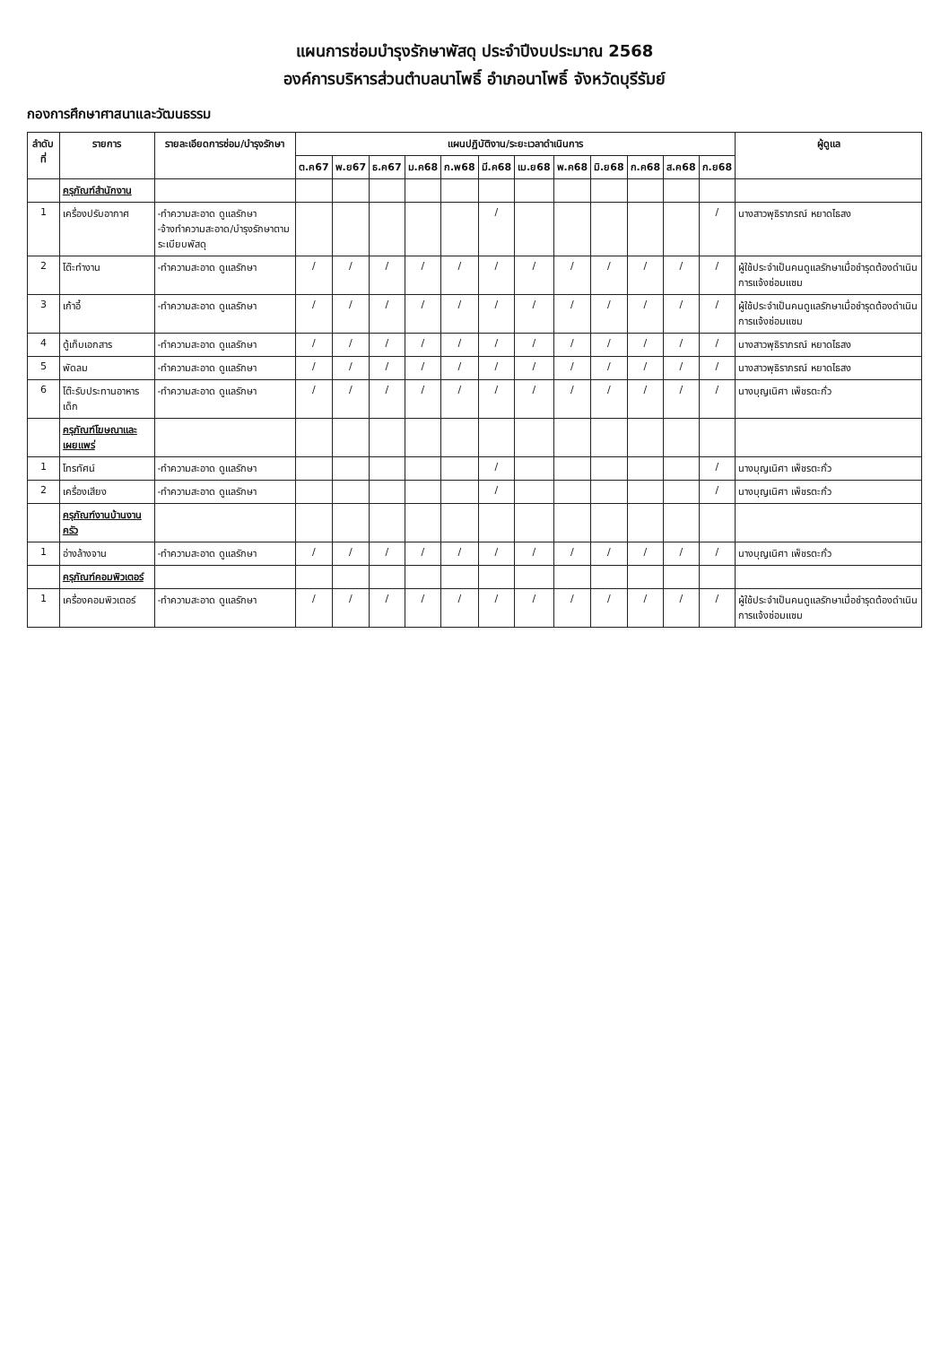แผนการซ่อมบำรุงรักษาพัสดุ ประจำปีงบประมาณ 2568
องค์การบริหารส่วนตำบลนาโพธิ์ อำเภอนาโพธิ์ จังหวัดบุรีรัมย์
กองการศึกษาศาสนาและวัฒนธรรม
| ลำดับที่ | รายการ | รายละเอียดการซ่อม/บำรุงรักษา | แผนปฏิบัติงาน/ระยะเวลาดำเนินการ | | | | | | | | | | | | ผู้ดูแล |
| --- | --- | --- | --- | --- | --- | --- | --- | --- | --- | --- | --- | --- | --- | --- | --- |
| | | | ต.ค67 | พ.ย67 | ธ.ค67 | ม.ค68 | ก.พ68 | มี.ค68 | เม.ย68 | พ.ค68 | มิ.ย68 | ก.ค68 | ส.ค68 | ก.ย68 | |
| | ครุภัณฑ์สำนักงาน | | | | | | | | | | | | | | |
| 1 | เครื่องปรับอากาศ | -ทำความสะอาด ดูแลรักษา -จ้างทำความสะอาด/บำรุงรักษาตามระเบียบพัสดุ | | | | | | / | | | | | | / | นางสาวพุธิราภรณ์ หยาดไธสง |
| 2 | โต๊ะทำงาน | -ทำความสะอาด ดูแลรักษา | / | / | / | / | / | / | / | / | / | / | / | / | ผู้ใช้ประจำเป็นคนดูแลรักษาเมื่อชำรุดต้องดำเนินการแจ้งซ่อมแซม |
| 3 | เก้าอี้ | -ทำความสะอาด ดูแลรักษา | / | / | / | / | / | / | / | / | / | / | / | / | ผู้ใช้ประจำเป็นคนดูแลรักษาเมื่อชำรุดต้องดำเนินการแจ้งซ่อมแซม |
| 4 | ตู้เก็บเอกสาร | -ทำความสะอาด ดูแลรักษา | / | / | / | / | / | / | / | / | / | / | / | / | นางสาวพุธิราภรณ์ หยาดไธสง |
| 5 | พัดลม | -ทำความสะอาด ดูแลรักษา | / | / | / | / | / | / | / | / | / | / | / | / | นางสาวพุธิราภรณ์ หยาดไธสง |
| 6 | โต๊ะรับประทานอาหารเด็ก | -ทำความสะอาด ดูแลรักษา | / | / | / | / | / | / | / | / | / | / | / | / | นางบุญเนิศา เพ็ชรตะกั่ว |
| | ครุภัณฑ์โฆษณาและเผยแพร่ | | | | | | | | | | | | | | |
| 1 | โทรทัศน์ | -ทำความสะอาด ดูแลรักษา | | | | | | / | | | | | | / | นางบุญเนิศา เพ็ชรตะกั่ว |
| 2 | เครื่องเสียง | -ทำความสะอาด ดูแลรักษา | | | | | | / | | | | | | / | นางบุญเนิศา เพ็ชรตะกั่ว |
| | ครุภัณฑ์งานบ้านงานครัว | | | | | | | | | | | | | | |
| 1 | อ่างล้างจาน | -ทำความสะอาด ดูแลรักษา | / | / | / | / | / | / | / | / | / | / | / | / | นางบุญเนิศา เพ็ชรตะกั่ว |
| | ครุภัณฑ์คอมพิวเตอร์ | | | | | | | | | | | | | | |
| 1 | เครื่องคอมพิวเตอร์ | -ทำความสะอาด ดูแลรักษา | / | / | / | / | / | / | / | / | / | / | / | / | ผู้ใช้ประจำเป็นคนดูแลรักษาเมื่อชำรุดต้องดำเนินการแจ้งซ่อมแซม |